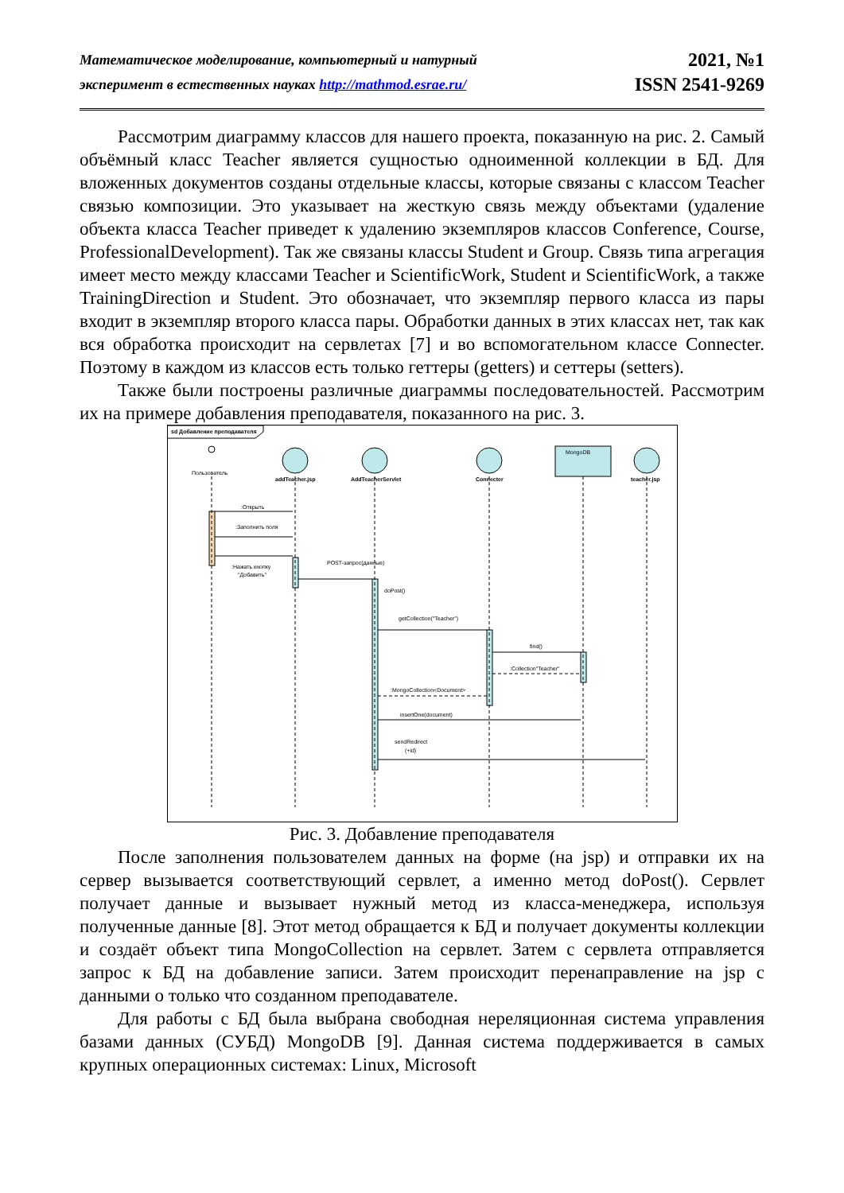Математическое моделирование, компьютерный и натурный
эксперимент в естественных науках http://mathmod.esrae.ru/
2021, №1
ISSN 2541-9269
Рассмотрим диаграмму классов для нашего проекта, показанную на рис. 2. Самый объёмный класс Teacher является сущностью одноименной коллекции в БД. Для вложенных документов созданы отдельные классы, которые связаны с классом Teacher связью композиции. Это указывает на жесткую связь между объектами (удаление объекта класса Teacher приведет к удалению экземпляров классов Conference, Course, ProfessionalDevelopment). Так же связаны классы Student и Group. Связь типа агрегация имеет место между классами Teacher и ScientificWork, Student и ScientificWork, а также TrainingDirection и Student. Это обозначает, что экземпляр первого класса из пары входит в экземпляр второго класса пары. Обработки данных в этих классах нет, так как вся обработка происходит на сервлетах [7] и во вспомогательном классе Connecter. Поэтому в каждом из классов есть только геттеры (getters) и сеттеры (setters).
Также были построены различные диаграммы последовательностей. Рассмотрим их на примере добавления преподавателя, показанного на рис. 3.
sd Добавление преподавателя
Пользователь
MongoDB
addTeacher.jsp
AddTeacherServlet
Connecter
teacher.jsp
:Открыть
:Заполнить поля
:Нажать кнопку
"Добавить"
POST-запрос(данные)
doPost()
getCollection("Teacher")
find()
:Collection"Teacher"
:MongoCollection<Document>
insertOne(document)
sendRedirect
(+id)
Рис. 3. Добавление преподавателя
После заполнения пользователем данных на форме (на jsp) и отправки их на сервер вызывается соответствующий сервлет, а именно метод doPost(). Сервлет получает данные и вызывает нужный метод из класса-менеджера, используя полученные данные [8]. Этот метод обращается к БД и получает документы коллекции и создаёт объект типа MongoCollection на сервлет. Затем с сервлета отправляется запрос к БД на добавление записи. Затем происходит перенаправление на jsp с данными о только что созданном преподавателе.
Для работы с БД была выбрана свободная нереляционная система управления базами данных (СУБД) MongoDB [9]. Данная система поддерживается в самых крупных операционных системах: Linux, Microsoft